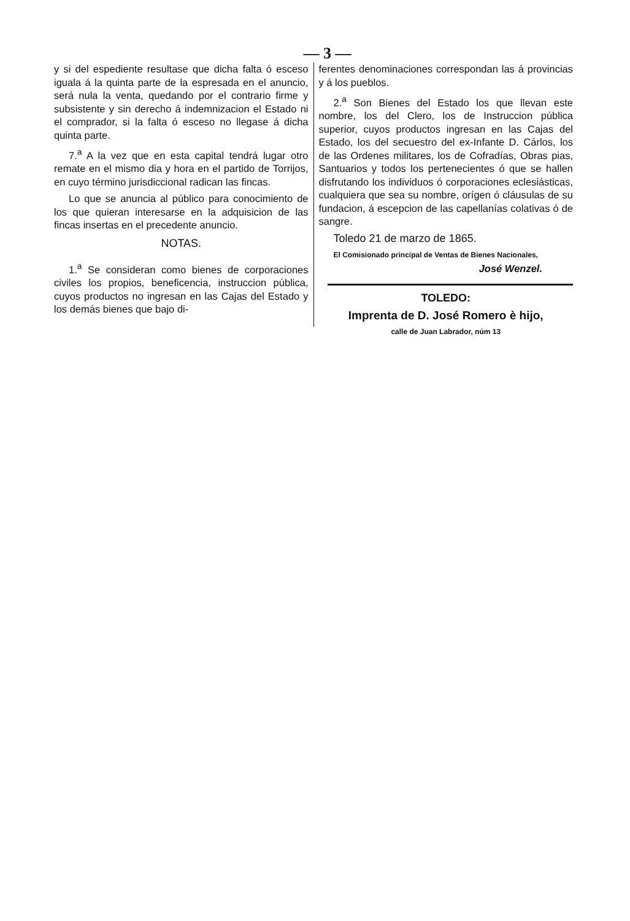— 3 —
y si del espediente resultase que dicha falta ó esceso iguala á la quinta parte de la espresada en el anuncio, será nula la venta, quedando por el contrario firme y subsistente y sin derecho á indemnizacion el Estado ni el comprador, si la falta ó esceso no llegase á dicha quinta parte.
7.<sup>a</sup> A la vez que en esta capital tendrá lugar otro remate en el mismo dia y hora en el partido de Torrijos, en cuyo término jurisdiccional radican las fincas.
Lo que se anuncia al público para conocimiento de los que quieran interesarse en la adquisicion de las fincas insertas en el precedente anuncio.
NOTAS.
1.<sup>a</sup> Se consideran como bienes de corporaciones civiles los propios, beneficencia, instruccion pública, cuyos productos no ingresan en las Cajas del Estado y los demás bienes que bajo di-
ferentes denominaciones correspondan las á provincias y á los pueblos.
2.<sup>a</sup> Son Bienes del Estado los que llevan este nombre, los del Clero, los de Instruccion pública superior, cuyos productos ingresan en las Cajas del Estado, los del secuestro del ex-Infante D. Cárlos, los de las Ordenes militares, los de Cofradías, Obras pias, Santuarios y todos los pertenecientes ó que se hallen disfrutando los individuos ó corporaciones eclesiásticas, cualquiera que sea su nombre, orígen ó cláusulas de su fundacion, á escepcion de las capellanías colativas ó de sangre.
Toledo 21 de marzo de 1865.
El Comisionado principal de Ventas de Bienes Nacionales,
José Wenzel.
TOLEDO:
Imprenta de D. José Romero è hijo,
calle de Juan Labrador, núm 13